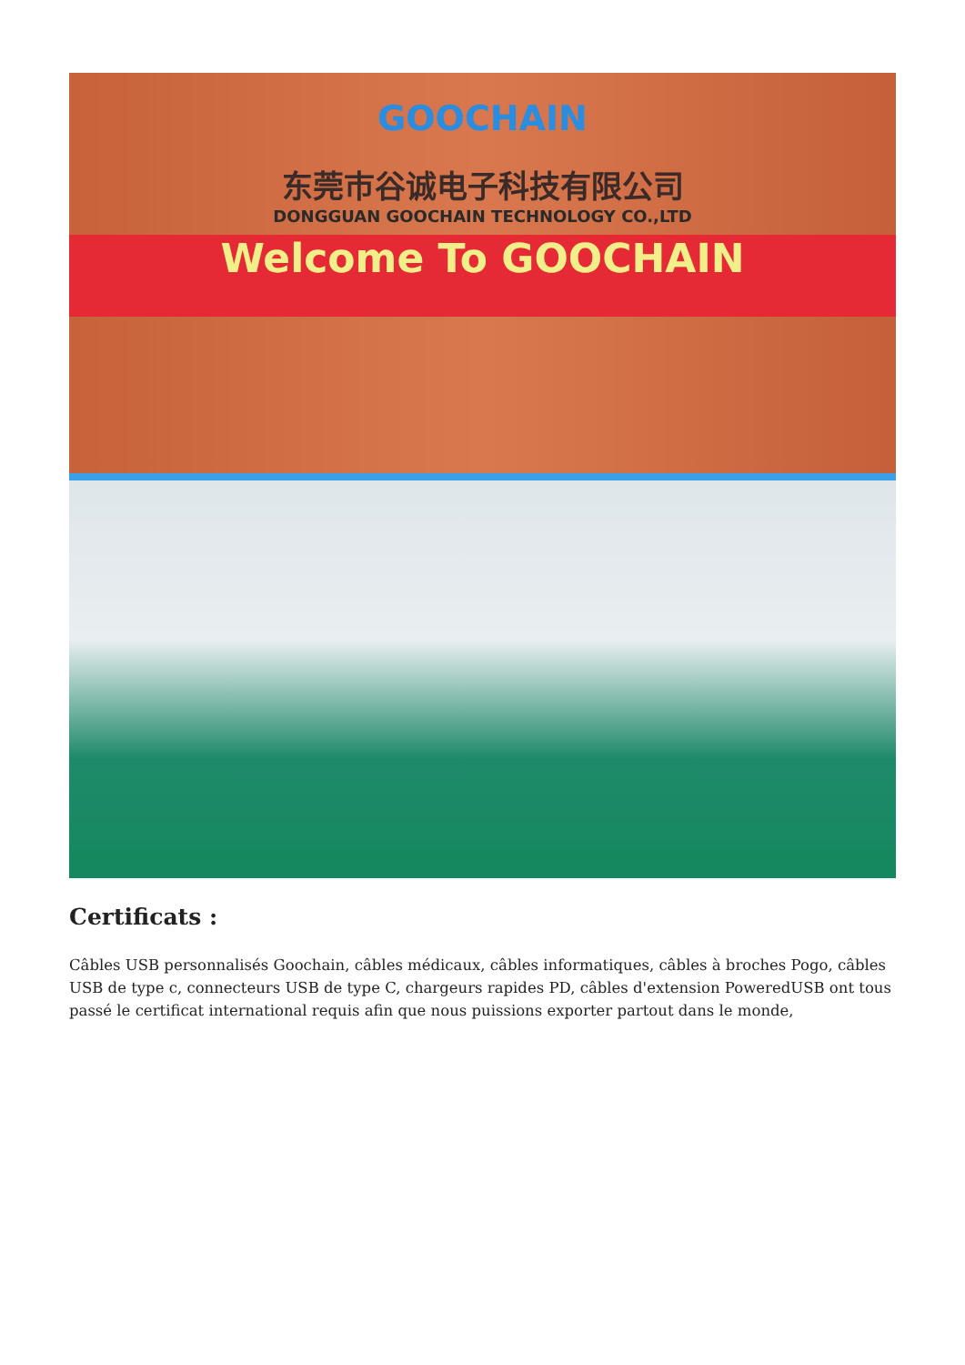GOOCHAIN
东莞市谷诚电子科技有限公司
DONGGUAN GOOCHAIN TECHNOLOGY CO.,LTD
Welcome To GOOCHAIN
Certificats :
Câbles USB personnalisés Goochain, câbles médicaux, câbles informatiques, câbles à broches Pogo, câbles USB de type c, connecteurs USB de type C, chargeurs rapides PD, câbles d'extension PoweredUSB ont tous passé le certificat international requis afin que nous puissions exporter partout dans le monde,